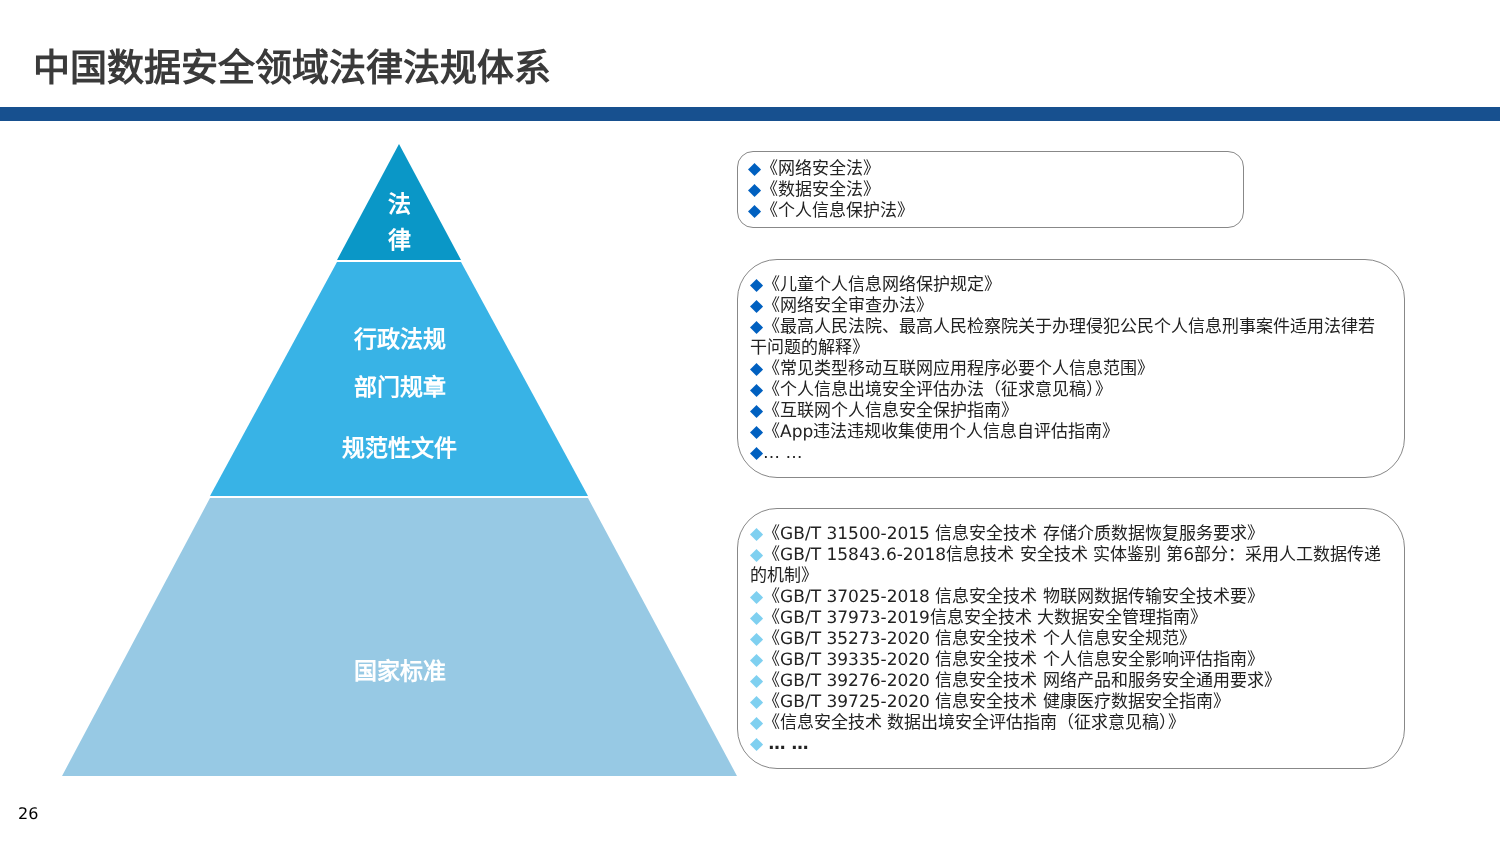中国数据安全领域法律法规体系
法
律
行政法规
部门规章
规范性文件
国家标准
◆《网络安全法》
◆《数据安全法》
◆《个人信息保护法》
◆《儿童个人信息网络保护规定》
◆《网络安全审查办法》
◆《最高人民法院、最高人民检察院关于办理侵犯公民个人信息刑事案件适用法律若干问题的解释》
◆《常见类型移动互联网应用程序必要个人信息范围》
◆《个人信息出境安全评估办法（征求意见稿）》
◆《互联网个人信息安全保护指南》
◆《App违法违规收集使用个人信息自评估指南》
◆… …
◆《GB/T 31500-2015 信息安全技术 存储介质数据恢复服务要求》
◆《GB/T 15843.6-2018信息技术 安全技术 实体鉴别 第6部分：采用人工数据传递的机制》
◆《GB/T 37025-2018 信息安全技术 物联网数据传输安全技术要》
◆《GB/T 37973-2019信息安全技术 大数据安全管理指南》
◆《GB/T 35273-2020 信息安全技术 个人信息安全规范》
◆《GB/T 39335-2020 信息安全技术 个人信息安全影响评估指南》
◆《GB/T 39276-2020 信息安全技术 网络产品和服务安全通用要求》
◆《GB/T 39725-2020 信息安全技术 健康医疗数据安全指南》
◆《信息安全技术 数据出境安全评估指南（征求意见稿）》
◆ … …
26